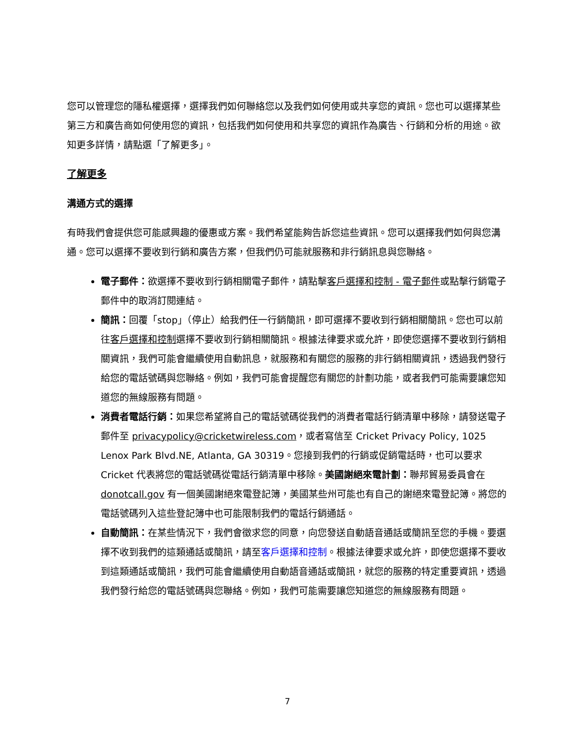您可以管理您的隱私權選擇，選擇我們如何聯絡您以及我們如何使用或共享您的資訊。您也可以選擇某些第三方和廣告商如何使用您的資訊，包括我們如何使用和共享您的資訊作為廣告、行銷和分析的用途。欲知更多詳情，請點選「了解更多」。
了解更多
溝通方式的選擇
有時我們會提供您可能感興趣的優惠或方案。我們希望能夠告訴您這些資訊。您可以選擇我們如何與您溝通。您可以選擇不要收到行銷和廣告方案，但我們仍可能就服務和非行銷訊息與您聯絡。
電子郵件：欲選擇不要收到行銷相關電子郵件，請點擊客戶選擇和控制 - 電子郵件或點擊行銷電子郵件中的取消訂閱連結。
簡訊：回覆「stop」（停止）給我們任一行銷簡訊，即可選擇不要收到行銷相關簡訊。您也可以前往客戶選擇和控制選擇不要收到行銷相關簡訊。根據法律要求或允許，即使您選擇不要收到行銷相關資訊，我們可能會繼續使用自動訊息，就服務和有關您的服務的非行銷相關資訊，透過我們發行給您的電話號碼與您聯絡。例如，我們可能會提醒您有關您的計劃功能，或者我們可能需要讓您知道您的無線服務有問題。
消費者電話行銷：如果您希望將自己的電話號碼從我們的消費者電話行銷清單中移除，請發送電子郵件至 privacypolicy@cricketwireless.com，或者寫信至 Cricket Privacy Policy, 1025 Lenox Park Blvd.NE, Atlanta, GA 30319。您接到我們的行銷或促銷電話時，也可以要求 Cricket 代表將您的電話號碼從電話行銷清單中移除。美國謝絕來電計劃：聯邦貿易委員會在 donotcall.gov 有一個美國謝絕來電登記簿，美國某些州可能也有自己的謝絕來電登記簿。將您的電話號碼列入這些登記簿中也可能限制我們的電話行銷通話。
自動簡訊：在某些情況下，我們會徵求您的同意，向您發送自動語音通話或簡訊至您的手機。要選擇不收到我們的這類通話或簡訊，請至客戶選擇和控制。根據法律要求或允許，即使您選擇不要收到這類通話或簡訊，我們可能會繼續使用自動語音通話或簡訊，就您的服務的特定重要資訊，透過我們發行給您的電話號碼與您聯絡。例如，我們可能需要讓您知道您的無線服務有問題。
7